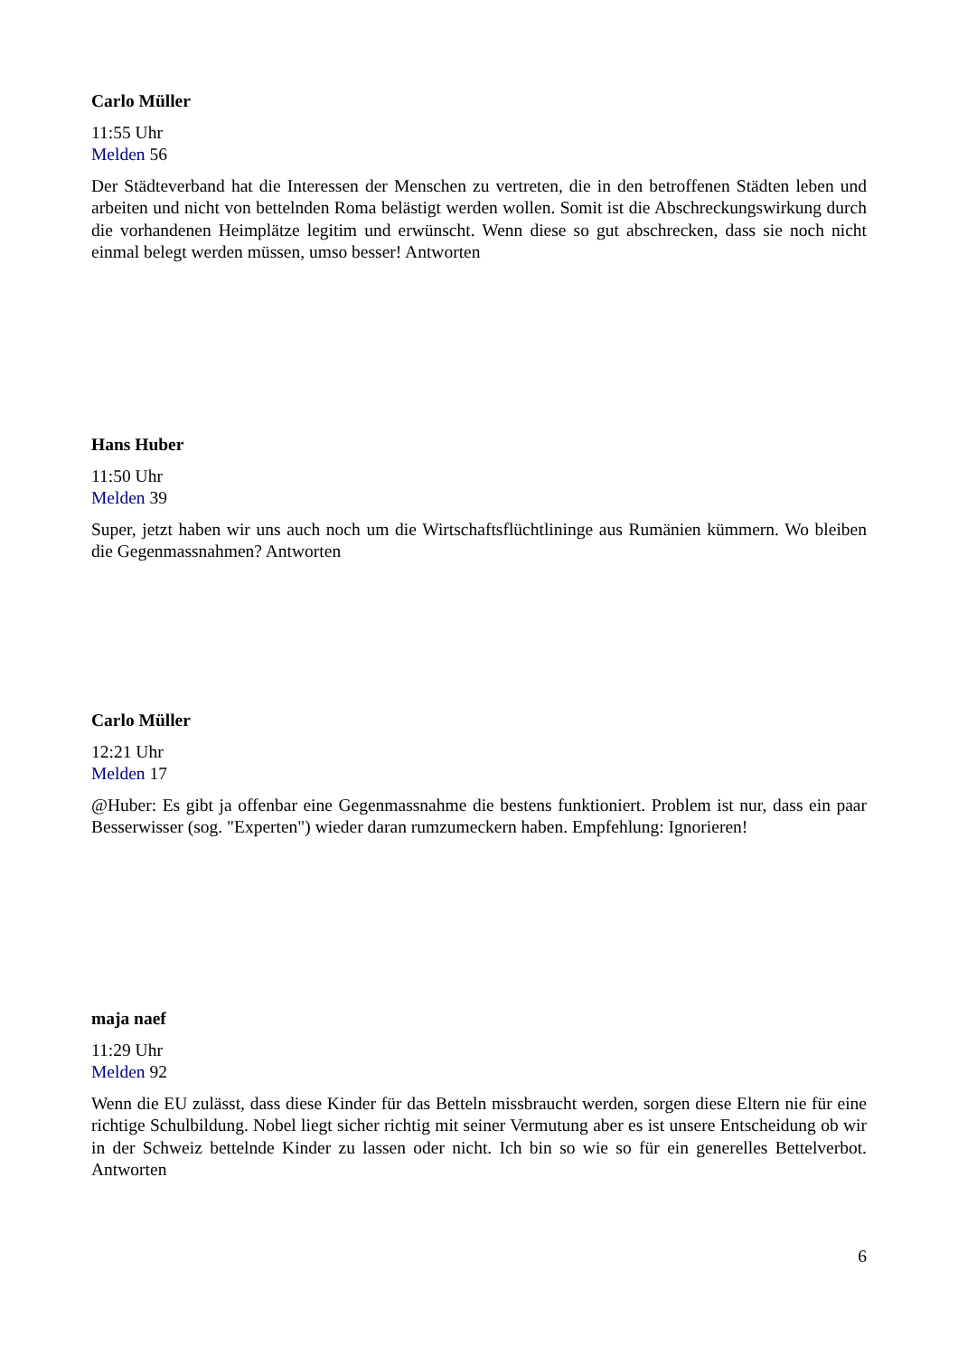Carlo Müller
11:55 Uhr
Melden 56
Der Städteverband hat die Interessen der Menschen zu vertreten, die in den betroffenen Städten leben und arbeiten und nicht von bettelnden Roma belästigt werden wollen. Somit ist die Abschreckungswirkung durch die vorhandenen Heimplätze legitim und erwünscht. Wenn diese so gut abschrecken, dass sie noch nicht einmal belegt werden müssen, umso besser! Antworten
Hans Huber
11:50 Uhr
Melden 39
Super, jetzt haben wir uns auch noch um die Wirtschaftsflüchtlininge aus Rumänien kümmern. Wo bleiben die Gegenmassnahmen? Antworten
Carlo Müller
12:21 Uhr
Melden 17
@Huber: Es gibt ja offenbar eine Gegenmassnahme die bestens funktioniert. Problem ist nur, dass ein paar Besserwisser (sog. "Experten") wieder daran rumzumeckern haben. Empfehlung: Ignorieren!
maja naef
11:29 Uhr
Melden 92
Wenn die EU zulässt, dass diese Kinder für das Betteln missbraucht werden, sorgen diese Eltern nie für eine richtige Schulbildung. Nobel liegt sicher richtig mit seiner Vermutung aber es ist unsere Entscheidung ob wir in der Schweiz bettelnde Kinder zu lassen oder nicht. Ich bin so wie so für ein generelles Bettelverbot. Antworten
6